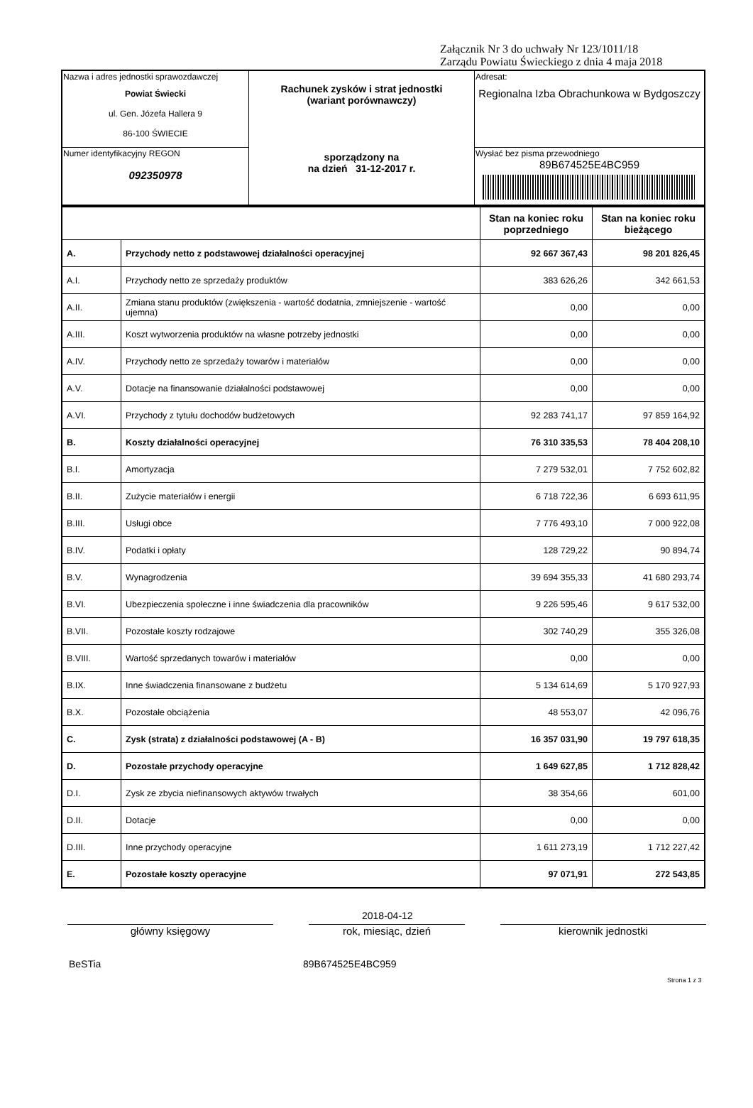Załącznik Nr 3 do uchwały Nr 123/1011/18
Zarządu Powiatu Świeckiego z dnia 4 maja 2018
| Nazwa i adres jednostki sprawozdawczej Powiat Świecki ul. Gen. Józefa Hallera 9 86-100 ŚWIECIE | Rachunek zysków i strat jednostki (wariant porównawczy) sporządzony na na dzień 31-12-2017 r. | Adresat: Regionalna Izba Obrachunkowa w Bydgoszczy |
| Numer identyfikacyjny REGON 092350978 | | Wysłać bez pisma przewodniego 89B674525E4BC959 |
| | | Stan na koniec roku poprzedniego | Stan na koniec roku bieżącego |
| --- | --- | --- | --- |
| A. | Przychody netto z podstawowej działalności operacyjnej | 92 667 367,43 | 98 201 826,45 |
| A.I. | Przychody netto ze sprzedaży produktów | 383 626,26 | 342 661,53 |
| A.II. | Zmiana stanu produktów (zwiększenia - wartość dodatnia, zmniejszenie - wartość ujemna) | 0,00 | 0,00 |
| A.III. | Koszt wytworzenia produktów na własne potrzeby jednostki | 0,00 | 0,00 |
| A.IV. | Przychody netto ze sprzedaży towarów i materiałów | 0,00 | 0,00 |
| A.V. | Dotacje na finansowanie działalności podstawowej | 0,00 | 0,00 |
| A.VI. | Przychody z tytułu dochodów budżetowych | 92 283 741,17 | 97 859 164,92 |
| B. | Koszty działalności operacyjnej | 76 310 335,53 | 78 404 208,10 |
| B.I. | Amortyzacja | 7 279 532,01 | 7 752 602,82 |
| B.II. | Zużycie materiałów i energii | 6 718 722,36 | 6 693 611,95 |
| B.III. | Usługi obce | 7 776 493,10 | 7 000 922,08 |
| B.IV. | Podatki i opłaty | 128 729,22 | 90 894,74 |
| B.V. | Wynagrodzenia | 39 694 355,33 | 41 680 293,74 |
| B.VI. | Ubezpieczenia społeczne i inne świadczenia dla pracowników | 9 226 595,46 | 9 617 532,00 |
| B.VII. | Pozostałe koszty rodzajowe | 302 740,29 | 355 326,08 |
| B.VIII. | Wartość sprzedanych towarów i materiałów | 0,00 | 0,00 |
| B.IX. | Inne świadczenia finansowane z budżetu | 5 134 614,69 | 5 170 927,93 |
| B.X. | Pozostałe obciążenia | 48 553,07 | 42 096,76 |
| C. | Zysk (strata) z działalności podstawowej (A - B) | 16 357 031,90 | 19 797 618,35 |
| D. | Pozostałe przychody operacyjne | 1 649 627,85 | 1 712 828,42 |
| D.I. | Zysk ze zbycia niefinansowych aktywów trwałych | 38 354,66 | 601,00 |
| D.II. | Dotacje | 0,00 | 0,00 |
| D.III. | Inne przychody operacyjne | 1 611 273,19 | 1 712 227,42 |
| E. | Pozostałe koszty operacyjne | 97 071,91 | 272 543,85 |
2018-04-12
główny księgowy rok, miesiąc, dzień kierownik jednostki
BeSTia 89B674525E4BC959
Strona 1 z 3